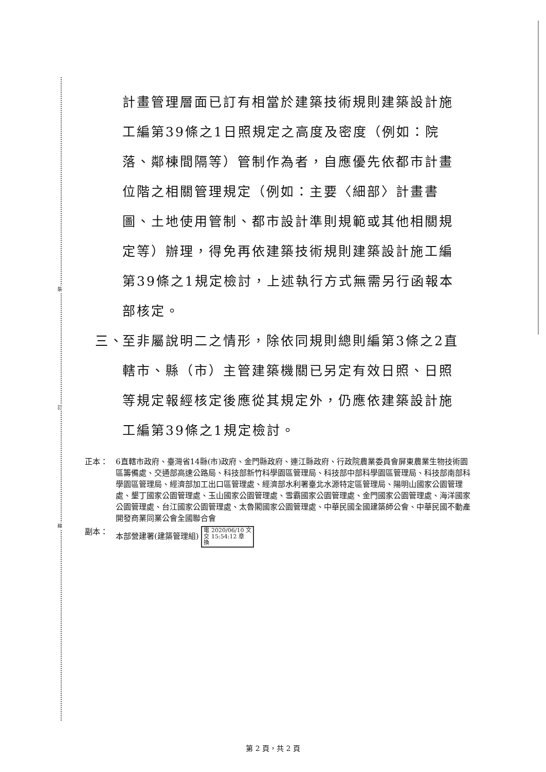裝
訂
線
計畫管理層面已訂有相當於建築技術規則建築設計施工編第39條之1日照規定之高度及密度（例如：院落、鄰棟間隔等）管制作為者，自應優先依都市計畫位階之相關管理規定（例如：主要〈細部〉計畫書圖、土地使用管制、都市設計準則規範或其他相關規定等）辦理，得免再依建築技術規則建築設計施工編第39條之1規定檢討，上述執行方式無需另行函報本部核定。
三、 至非屬說明二之情形，除依同規則總則編第3條之2直轄市、縣（市）主管建築機關已另定有效日照、日照等規定報經核定後應從其規定外，仍應依建築設計施工編第39條之1規定檢討。
正本： 6直轄市政府、臺灣省14縣(市)政府、金門縣政府、連江縣政府、行政院農業委員會屏東農業生物技術園區籌備處、交通部高速公路局、科技部新竹科學園區管理局、科技部中部科學園區管理局、科技部南部科學園區管理局、經濟部加工出口區管理處、經濟部水利署臺北水源特定區管理局、陽明山國家公園管理處、墾丁國家公園管理處、玉山國家公園管理處、雪霸國家公園管理處、金門國家公園管理處、海洋國家公園管理處、台江國家公園管理處、太魯閣國家公園管理處、中華民國全國建築師公會、中華民國不動產開發商業同業公會全國聯合會
副本： 本部營建署(建築管理組) 電 2020/06/10 文
交 15:54:12 章
換
第 2 頁，共 2 頁